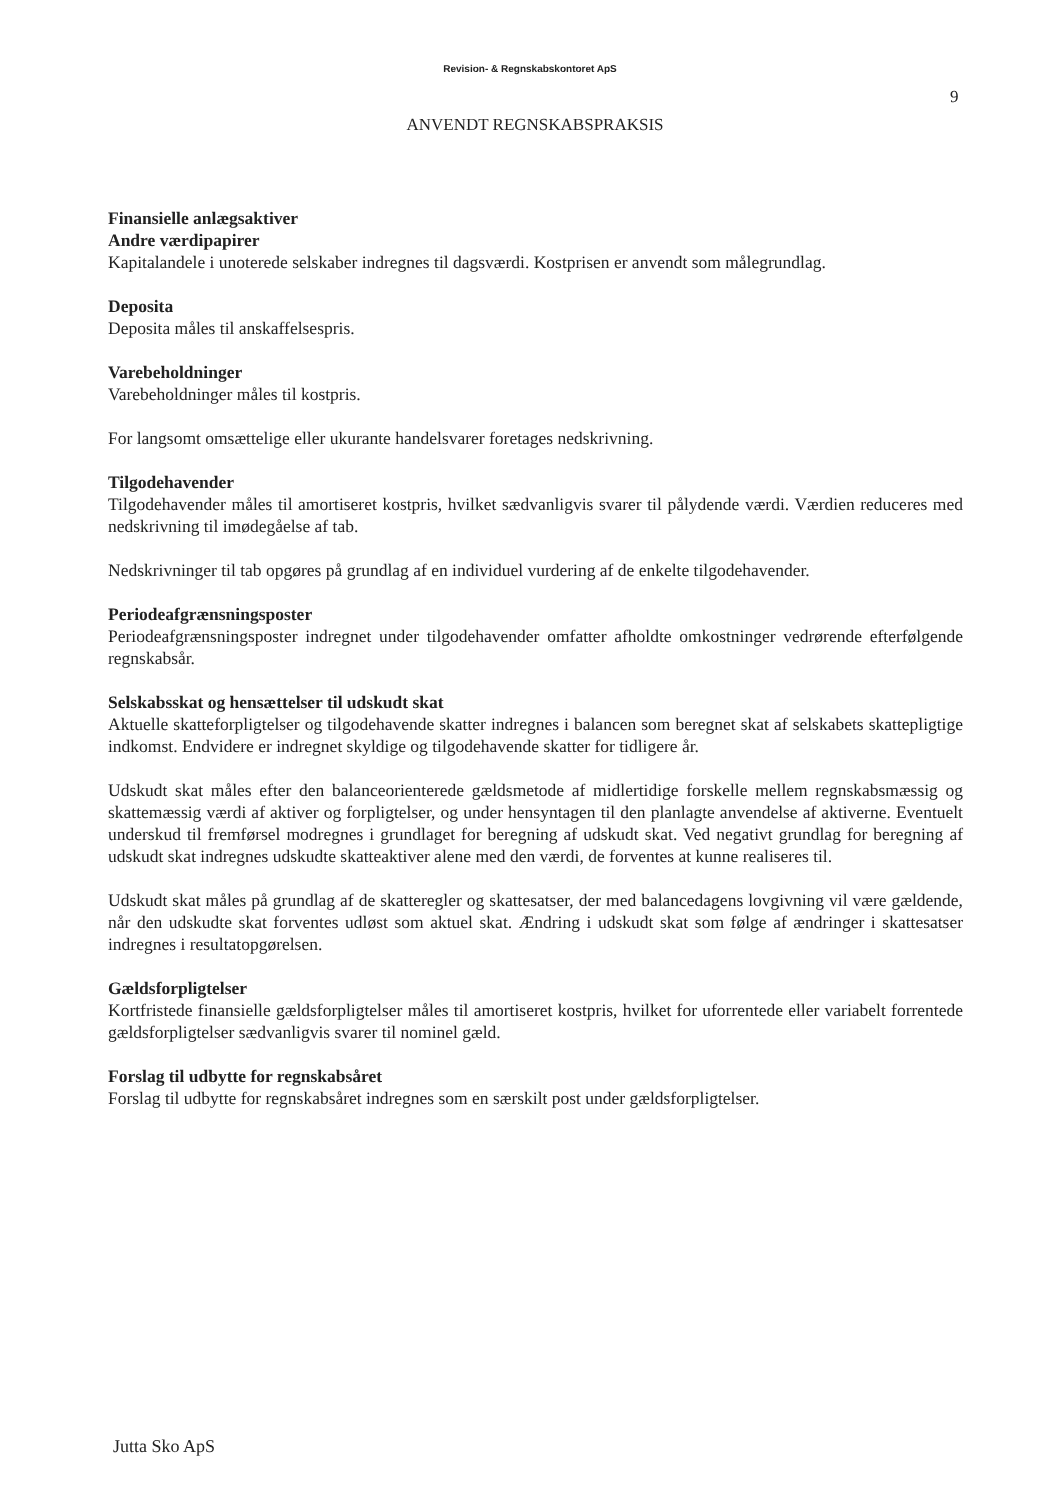Revision- & Regnskabskontoret ApS
9
ANVENDT REGNSKABSPRAKSIS
Finansielle anlægsaktiver
Andre værdipapirer
Kapitalandele i unoterede selskaber indregnes til dagsværdi. Kostprisen er anvendt som målegrundlag.
Deposita
Deposita måles til anskaffelsespris.
Varebeholdninger
Varebeholdninger måles til kostpris.
For langsomt omsættelige eller ukurante handelsvarer foretages nedskrivning.
Tilgodehavender
Tilgodehavender måles til amortiseret kostpris, hvilket sædvanligvis svarer til pålydende værdi. Værdien reduceres med nedskrivning til imødegåelse af tab.
Nedskrivninger til tab opgøres på grundlag af en individuel vurdering af de enkelte tilgodehavender.
Periodeafgrænsningsposter
Periodeafgrænsningsposter indregnet under tilgodehavender omfatter afholdte omkostninger vedrørende efterfølgende regnskabsår.
Selskabsskat og hensættelser til udskudt skat
Aktuelle skatteforpligtelser og tilgodehavende skatter indregnes i balancen som beregnet skat af selskabets skattepligtige indkomst. Endvidere er indregnet skyldige og tilgodehavende skatter for tidligere år.
Udskudt skat måles efter den balanceorienterede gældsmetode af midlertidige forskelle mellem regnskabsmæssig og skattemæssig værdi af aktiver og forpligtelser, og under hensyntagen til den planlagte anvendelse af aktiverne. Eventuelt underskud til fremførsel modregnes i grundlaget for beregning af udskudt skat. Ved negativt grundlag for beregning af udskudt skat indregnes udskudte skatteaktiver alene med den værdi, de forventes at kunne realiseres til.
Udskudt skat måles på grundlag af de skatteregler og skattesatser, der med balancedagens lovgivning vil være gældende, når den udskudte skat forventes udløst som aktuel skat. Ændring i udskudt skat som følge af ændringer i skattesatser indregnes i resultatopgørelsen.
Gældsforpligtelser
Kortfristede finansielle gældsforpligtelser måles til amortiseret kostpris, hvilket for uforrentede eller variabelt forrentede gældsforpligtelser sædvanligvis svarer til nominel gæld.
Forslag til udbytte for regnskabsåret
Forslag til udbytte for regnskabsåret indregnes som en særskilt post under gældsforpligtelser.
Jutta Sko ApS